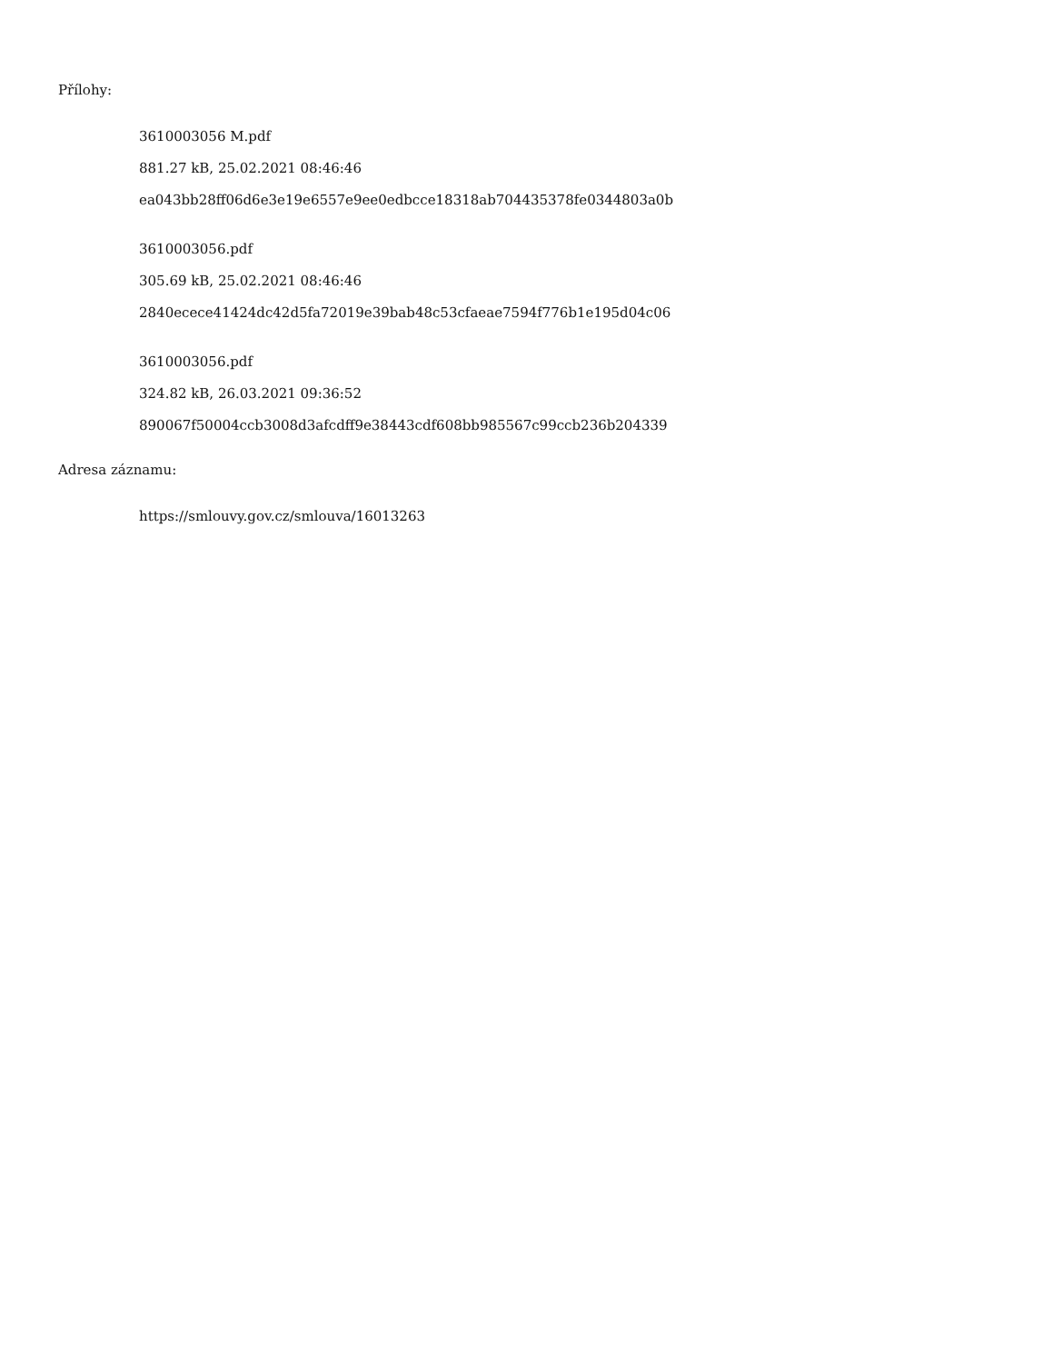Přílohy:
3610003056 M.pdf
881.27 kB, 25.02.2021 08:46:46
ea043bb28ff06d6e3e19e6557e9ee0edbcce18318ab704435378fe0344803a0b
3610003056.pdf
305.69 kB, 25.02.2021 08:46:46
2840ecece41424dc42d5fa72019e39bab48c53cfaeae7594f776b1e195d04c06
3610003056.pdf
324.82 kB, 26.03.2021 09:36:52
890067f50004ccb3008d3afcdff9e38443cdf608bb985567c99ccb236b204339
Adresa záznamu:
https://smlouvy.gov.cz/smlouva/16013263